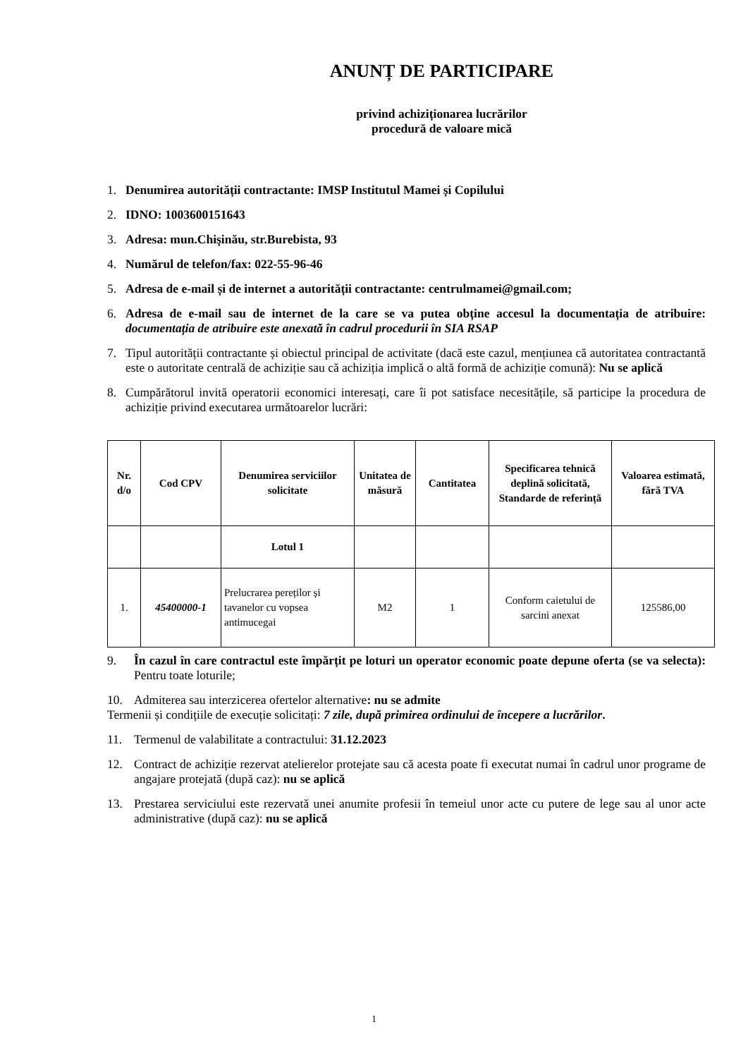ANUNȚ DE PARTICIPARE
privind achiziționarea lucrărilor
procedură de valoare mică
1. Denumirea autorității contractante: IMSP Institutul Mamei și Copilului
2. IDNO: 1003600151643
3. Adresa: mun.Chişinău, str.Burebista, 93
4. Numărul de telefon/fax: 022-55-96-46
5. Adresa de e-mail și de internet a autorității contractante: centrulmamei@gmail.com;
6. Adresa de e-mail sau de internet de la care se va putea obține accesul la documentația de atribuire: documentația de atribuire este anexată în cadrul procedurii în SIA RSAP
7. Tipul autorității contractante și obiectul principal de activitate (dacă este cazul, mențiunea că autoritatea contractantă este o autoritate centrală de achiziție sau că achiziția implică o altă formă de achiziție comună): Nu se aplică
8. Cumpărătorul invită operatorii economici interesați, care îi pot satisface necesitățile, să participe la procedura de achiziție privind executarea următoarelor lucrări:
| Nr. d/o | Cod CPV | Denumirea serviciilor solicitate | Unitatea de măsură | Cantitatea | Specificarea tehnică deplină solicitată, Standarde de referință | Valoarea estimată, fără TVA |
| --- | --- | --- | --- | --- | --- | --- |
| | | Lotul 1 | | | | |
| 1. | 45400000-1 | Prelucrarea pereților și tavanelor cu vopsea antimucegai | M2 | 1 | Conform caietului de sarcini anexat | 125586,00 |
9. În cazul în care contractul este împărțit pe loturi un operator economic poate depune oferta (se va selecta): Pentru toate loturile;
10. Admiterea sau interzicerea ofertelor alternative: nu se admite
Termenii și condițiile de execuție solicitați: 7 zile, după primirea ordinului de începere a lucrărilor.
11. Termenul de valabilitate a contractului: 31.12.2023
12. Contract de achiziție rezervat atelierelor protejate sau că acesta poate fi executat numai în cadrul unor programe de angajare protejată (după caz): nu se aplică
13. Prestarea serviciului este rezervată unei anumite profesii în temeiul unor acte cu putere de lege sau al unor acte administrative (după caz): nu se aplică
1